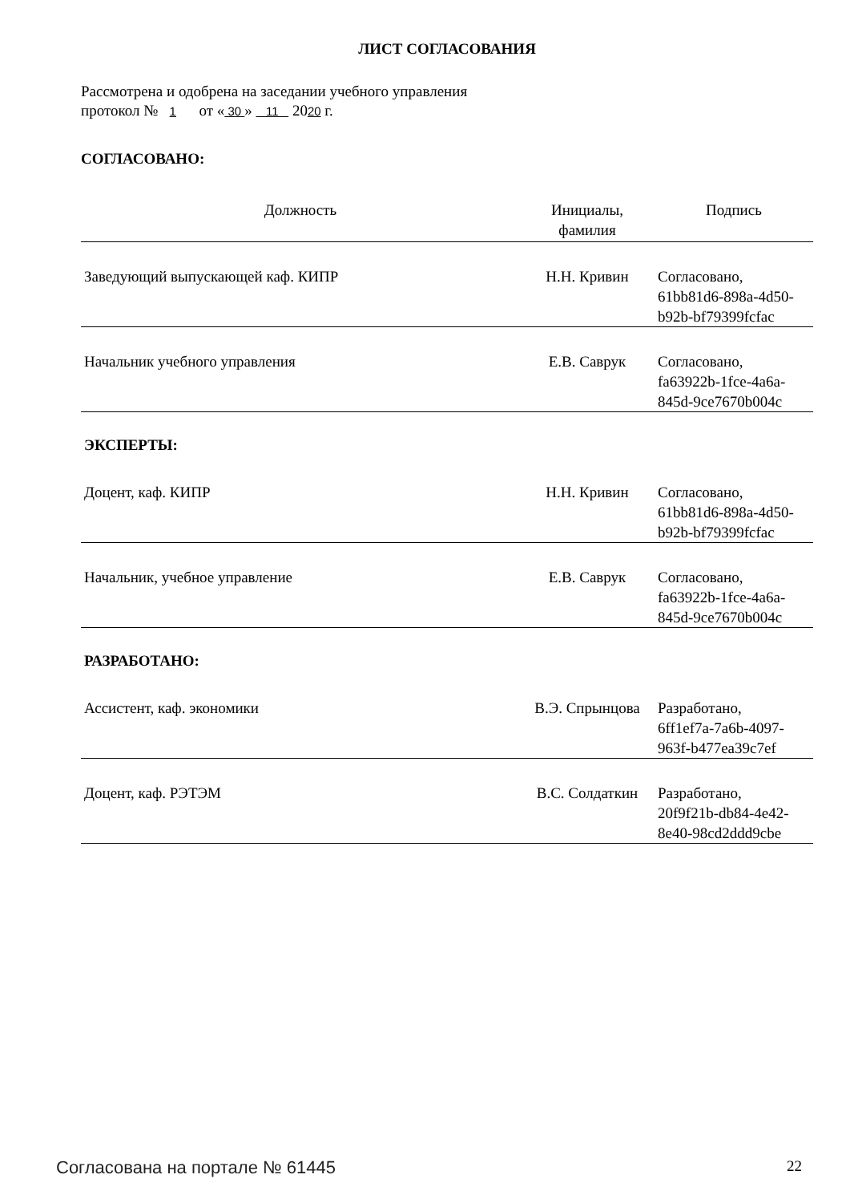ЛИСТ СОГЛАСОВАНИЯ
Рассмотрена и одобрена на заседании учебного управления
протокол № 1 от « 30 » 11 2020 г.
СОГЛАСОВАНО:
| Должность | Инициалы, фамилия | Подпись |
| --- | --- | --- |
| Заведующий выпускающей каф. КИПР | Н.Н. Кривин | Согласовано, 61bb81d6-898a-4d50- b92b-bf79399fcfac |
| Начальник учебного управления | Е.В. Саврук | Согласовано, fa63922b-1fce-4a6a- 845d-9ce7670b004c |
ЭКСПЕРТЫ:
| Доцент, каф. КИПР | Н.Н. Кривин | Согласовано, 61bb81d6-898a-4d50- b92b-bf79399fcfac |
| Начальник, учебное управление | Е.В. Саврук | Согласовано, fa63922b-1fce-4a6a- 845d-9ce7670b004c |
РАЗРАБОТАНО:
| Ассистент, каф. экономики | В.Э. Спрынцова | Разработано, 6ff1ef7a-7a6b-4097- 963f-b477ea39c7ef |
| Доцент, каф. РЭТЭМ | В.С. Солдаткин | Разработано, 20f9f21b-db84-4e42- 8e40-98cd2ddd9cbe |
Согласована на портале № 61445 22